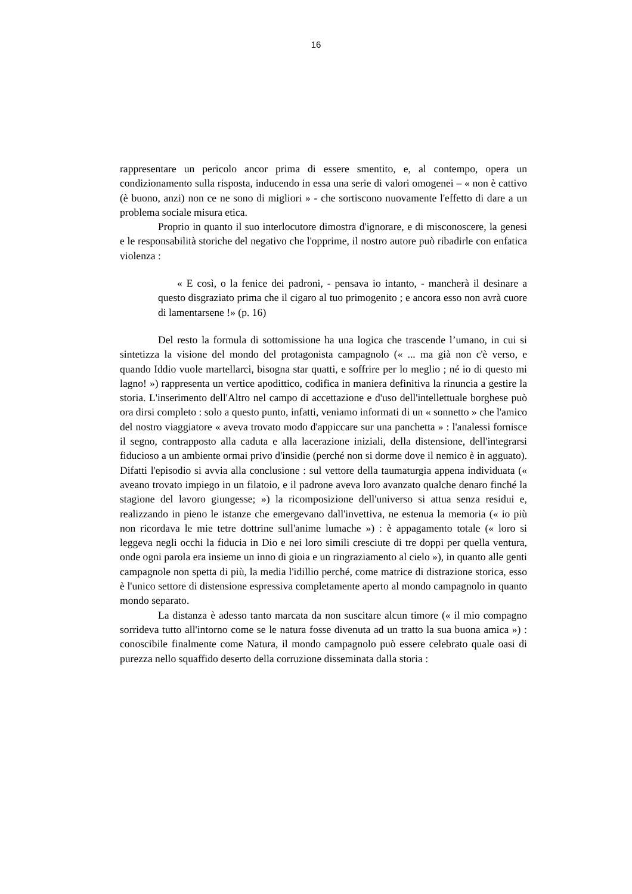16
rappresentare un pericolo ancor prima di essere smentito, e, al contempo, opera un condizionamento sulla risposta, inducendo in essa una serie di valori omogenei – « non è cattivo (è buono, anzi) non ce ne sono di migliori » - che sortiscono nuovamente l'effetto di dare a un problema sociale misura etica.
Proprio in quanto il suo interlocutore dimostra d'ignorare, e di misconoscere, la genesi e le responsabilità storiche del negativo che l'opprime, il nostro autore può ribadirle con enfatica violenza :
« E così, o la fenice dei padroni, - pensava io intanto, - mancherà il desinare a questo disgraziato prima che il cigaro al tuo primogenito ; e ancora esso non avrà cuore di lamentarsene !» (p. 16)
Del resto la formula di sottomissione ha una logica che trascende l’umano, in cui si sintetizza la visione del mondo del protagonista campagnolo (« ... ma già non c'è verso, e quando Iddio vuole martellarci, bisogna star quatti, e soffrire per lo meglio ; né io di questo mi lagno! ») rappresenta un vertice apodittico, codifica in maniera definitiva la rinuncia a gestire la storia. L'inserimento dell'Altro nel campo di accettazione e d'uso dell'intellettuale borghese può ora dirsi completo : solo a questo punto, infatti, veniamo informati di un « sonnetto » che l'amico del nostro viaggiatore « aveva trovato modo d'appiccare sur una panchetta » : l'analessi fornisce il segno, contrapposto alla caduta e alla lacerazione iniziali, della distensione, dell'integrarsi fiducioso a un ambiente ormai privo d'insidie (perché non si dorme dove il nemico è in agguato). Difatti l'episodio si avvia alla conclusione : sul vettore della taumaturgia appena individuata (« aveano trovato impiego in un filatoio, e il padrone aveva loro avanzato qualche denaro finché la stagione del lavoro giungesse; ») la ricomposizione dell'universo si attua senza residui e, realizzando in pieno le istanze che emergevano dall'invettiva, ne estenua la memoria (« io più non ricordava le mie tetre dottrine sull'anime lumache ») : è appagamento totale (« loro si leggeva negli occhi la fiducia in Dio e nei loro simili cresciute di tre doppi per quella ventura, onde ogni parola era insieme un inno di gioia e un ringraziamento al cielo »), in quanto alle genti campagnole non spetta di più, la media l'idillio perché, come matrice di distrazione storica, esso è l'unico settore di distensione espressiva completamente aperto al mondo campagnolo in quanto mondo separato.
La distanza è adesso tanto marcata da non suscitare alcun timore (« il mio compagno sorrideva tutto all'intorno come se le natura fosse divenuta ad un tratto la sua buona amica ») : conoscibile finalmente come Natura, il mondo campagnolo può essere celebrato quale oasi di purezza nello squaffido deserto della corruzione disseminata dalla storia :